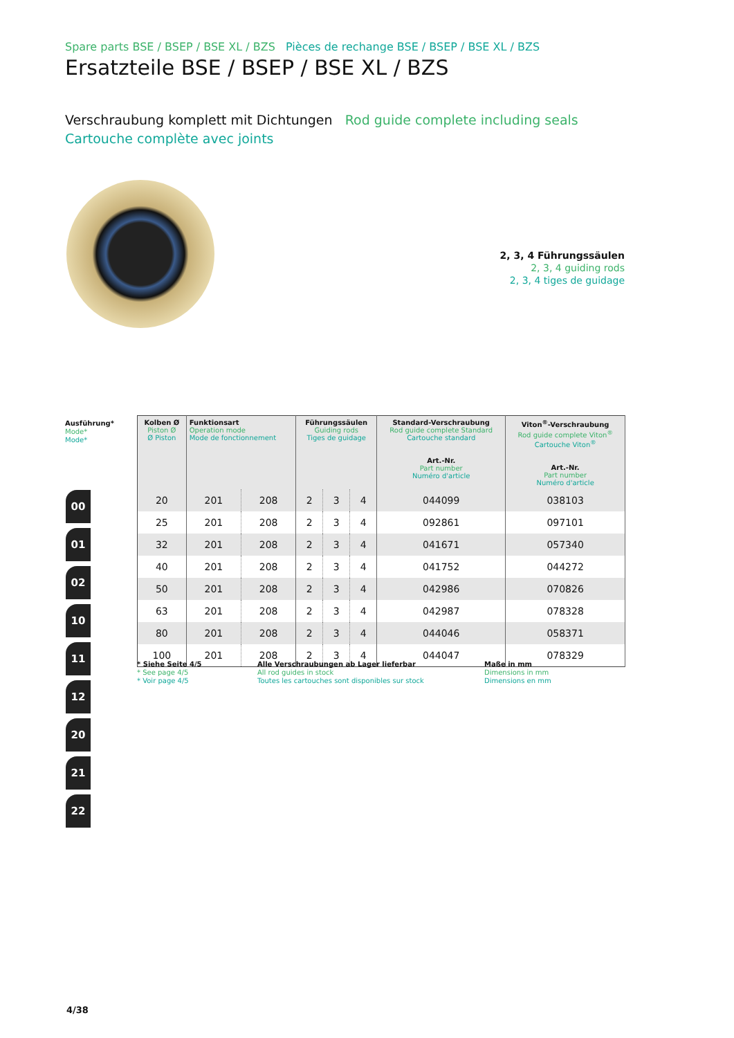Spare parts BSE / BSEP / BSE XL / BZS Pièces de rechange BSE / BSEP / BSE XL / BZS
Ersatzteile BSE / BSEP / BSE XL / BZS
Verschraubung komplett mit Dichtungen Rod guide complete including seals
Cartouche complète avec joints
2, 3, 4 Führungssäulen
2, 3, 4 guiding rods
2, 3, 4 tiges de guidage
Ausführung*
Mode*
Mode*
00
01
02
10
11
12
20
21
22
| Kolben Ø Piston Ø Ø Piston | Funktionsart Operation mode Mode de fonctionnement | | Führungssäulen Guiding rods Tiges de guidage | | | Standard-Verschraubung Rod guide complete Standard Cartouche standard Art.-Nr. Part number Numéro d'article | Viton<sup>®</sup>-Verschraubung Rod guide complete Viton<sup>®</sup> Cartouche Viton<sup>®</sup> Art.-Nr. Part number Numéro d'article |
| --- | --- | --- | --- | --- | --- | --- | --- |
| 20 | 201 | 208 | 2 | 3 | 4 | 044099 | 038103 |
| 25 | 201 | 208 | 2 | 3 | 4 | 092861 | 097101 |
| 32 | 201 | 208 | 2 | 3 | 4 | 041671 | 057340 |
| 40 | 201 | 208 | 2 | 3 | 4 | 041752 | 044272 |
| 50 | 201 | 208 | 2 | 3 | 4 | 042986 | 070826 |
| 63 | 201 | 208 | 2 | 3 | 4 | 042987 | 078328 |
| 80 | 201 | 208 | 2 | 3 | 4 | 044046 | 058371 |
| 100 | 201 | 208 | 2 | 3 | 4 | 044047 | 078329 |
* Siehe Seite 4/5
* See page 4/5
* Voir page 4/5
Alle Verschraubungen ab Lager lieferbar
All rod guides in stock
Toutes les cartouches sont disponibles sur stock
Maße in mm
Dimensions in mm
Dimensions en mm
4/38